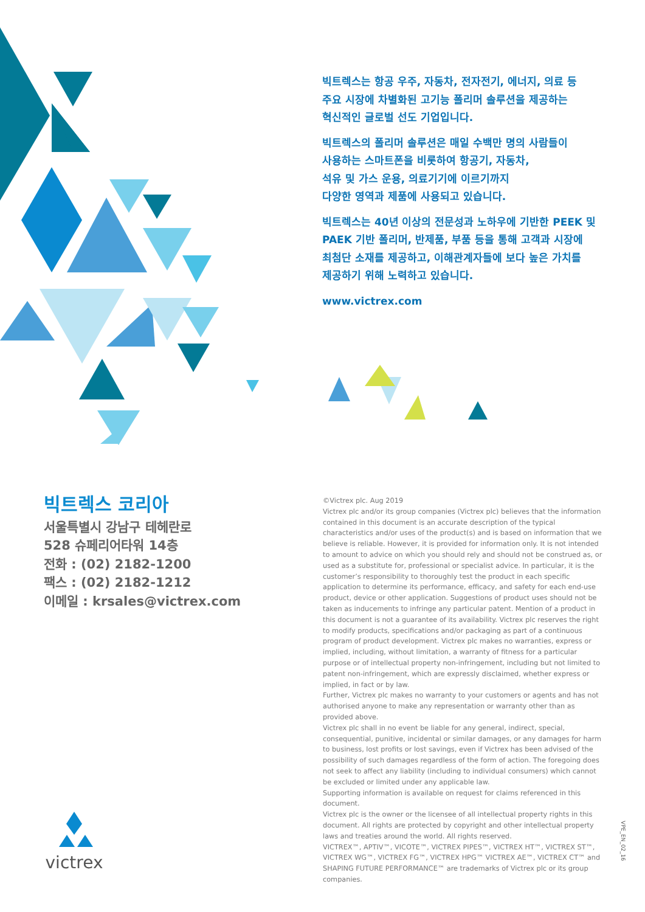빅트렉스는 항공 우주, 자동차, 전자전기, 에너지, 의료 등
주요 시장에 차별화된 고기능 폴리머 솔루션을 제공하는
혁신적인 글로벌 선도 기업입니다.
빅트렉스의 폴리머 솔루션은 매일 수백만 명의 사람들이
사용하는 스마트폰을 비롯하여 항공기, 자동차,
석유 및 가스 운용, 의료기기에 이르기까지
다양한 영역과 제품에 사용되고 있습니다.
빅트렉스는 40년 이상의 전문성과 노하우에 기반한 PEEK 및
PAEK 기반 폴리머, 반제품, 부품 등을 통해 고객과 시장에
최첨단 소재를 제공하고, 이해관계자들에 보다 높은 가치를
제공하기 위해 노력하고 있습니다.
www.victrex.com
빅트렉스 코리아
서울특별시 강남구 테헤란로
528 슈페리어타워 14층
전화 : (02) 2182-1200
팩스 : (02) 2182-1212
이메일 : krsales@victrex.com
©Victrex plc. Aug 2019
Victrex plc and/or its group companies (Victrex plc) believes that the information contained in this document is an accurate description of the typical characteristics and/or uses of the product(s) and is based on information that we believe is reliable. However, it is provided for information only. It is not intended to amount to advice on which you should rely and should not be construed as, or used as a substitute for, professional or specialist advice. In particular, it is the customer’s responsibility to thoroughly test the product in each specific application to determine its performance, efficacy, and safety for each end-use product, device or other application. Suggestions of product uses should not be taken as inducements to infringe any particular patent. Mention of a product in this document is not a guarantee of its availability. Victrex plc reserves the right to modify products, specifications and/or packaging as part of a continuous program of product development. Victrex plc makes no warranties, express or implied, including, without limitation, a warranty of fitness for a particular purpose or of intellectual property non-infringement, including but not limited to patent non-infringement, which are expressly disclaimed, whether express or implied, in fact or by law.
Further, Victrex plc makes no warranty to your customers or agents and has not authorised anyone to make any representation or warranty other than as provided above.
Victrex plc shall in no event be liable for any general, indirect, special, consequential, punitive, incidental or similar damages, or any damages for harm to business, lost profits or lost savings, even if Victrex has been advised of the possibility of such damages regardless of the form of action. The foregoing does not seek to affect any liability (including to individual consumers) which cannot be excluded or limited under any applicable law.
Supporting information is available on request for claims referenced in this document.
Victrex plc is the owner or the licensee of all intellectual property rights in this document. All rights are protected by copyright and other intellectual property laws and treaties around the world. All rights reserved.
VICTREX™, APTIV™, VICOTE™, VICTREX PIPES™, VICTREX HT™, VICTREX ST™, VICTREX WG™, VICTREX FG™, VICTREX HPG™ VICTREX AE™, VICTREX CT™ and SHAPING FUTURE PERFORMANCE™ are trademarks of Victrex plc or its group companies.
victrex
VPE_EN_02_16